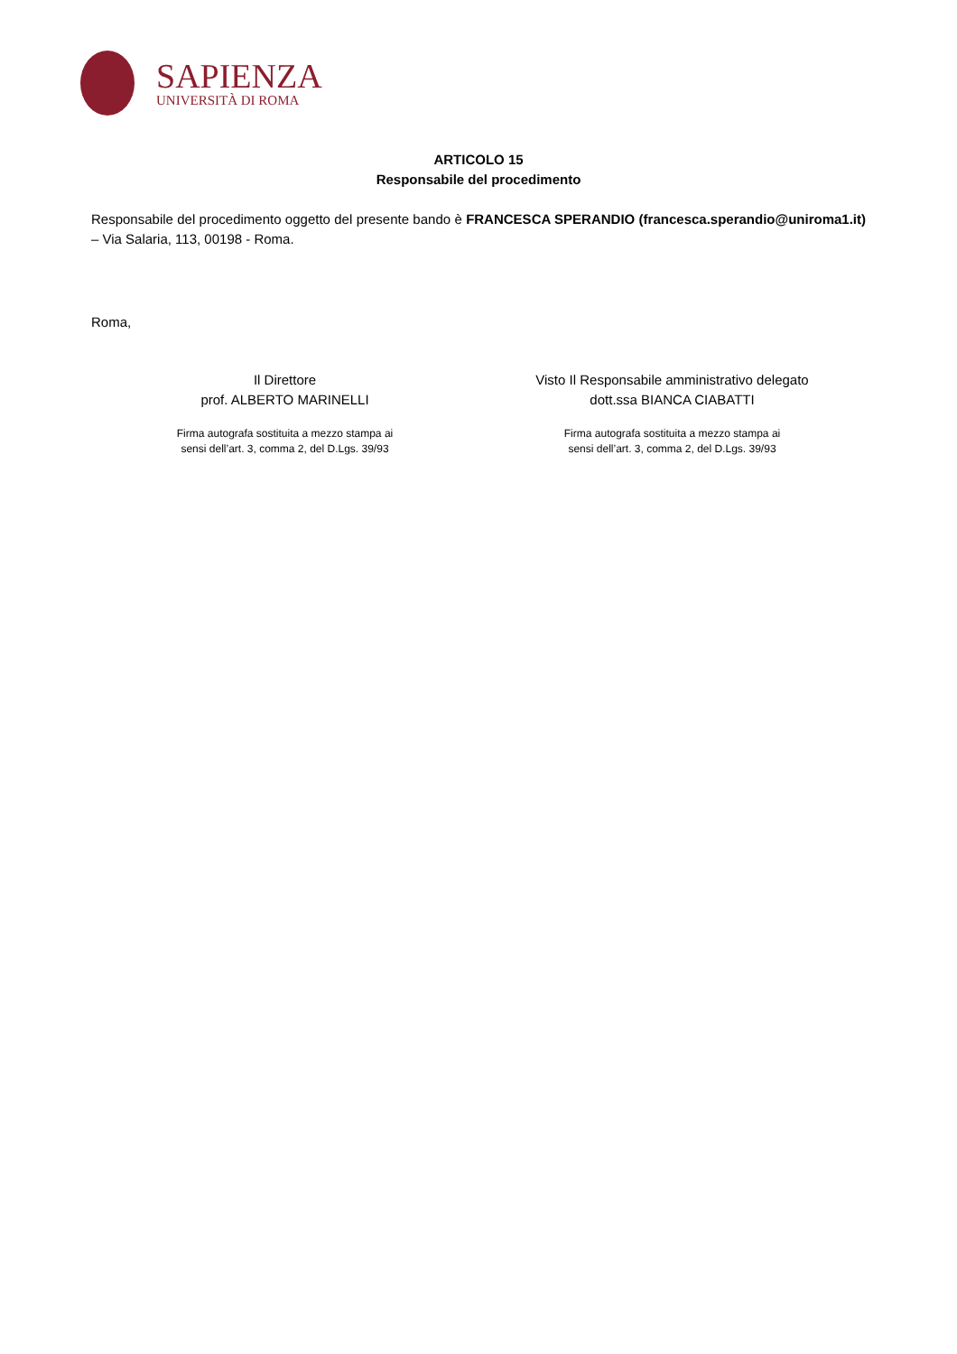SAPIENZA
UNIVERSITÀ DI ROMA
ARTICOLO 15
Responsabile del procedimento
Responsabile del procedimento oggetto del presente bando è FRANCESCA SPERANDIO (francesca.sperandio@uniroma1.it) – Via Salaria, 113, 00198 - Roma.
Roma,
Il Direttore
prof. ALBERTO MARINELLI
Firma autografa sostituita a mezzo stampa ai
sensi dell’art. 3, comma 2, del D.Lgs. 39/93
Visto Il Responsabile amministrativo delegato
dott.ssa BIANCA CIABATTI
Firma autografa sostituita a mezzo stampa ai
sensi dell’art. 3, comma 2, del D.Lgs. 39/93